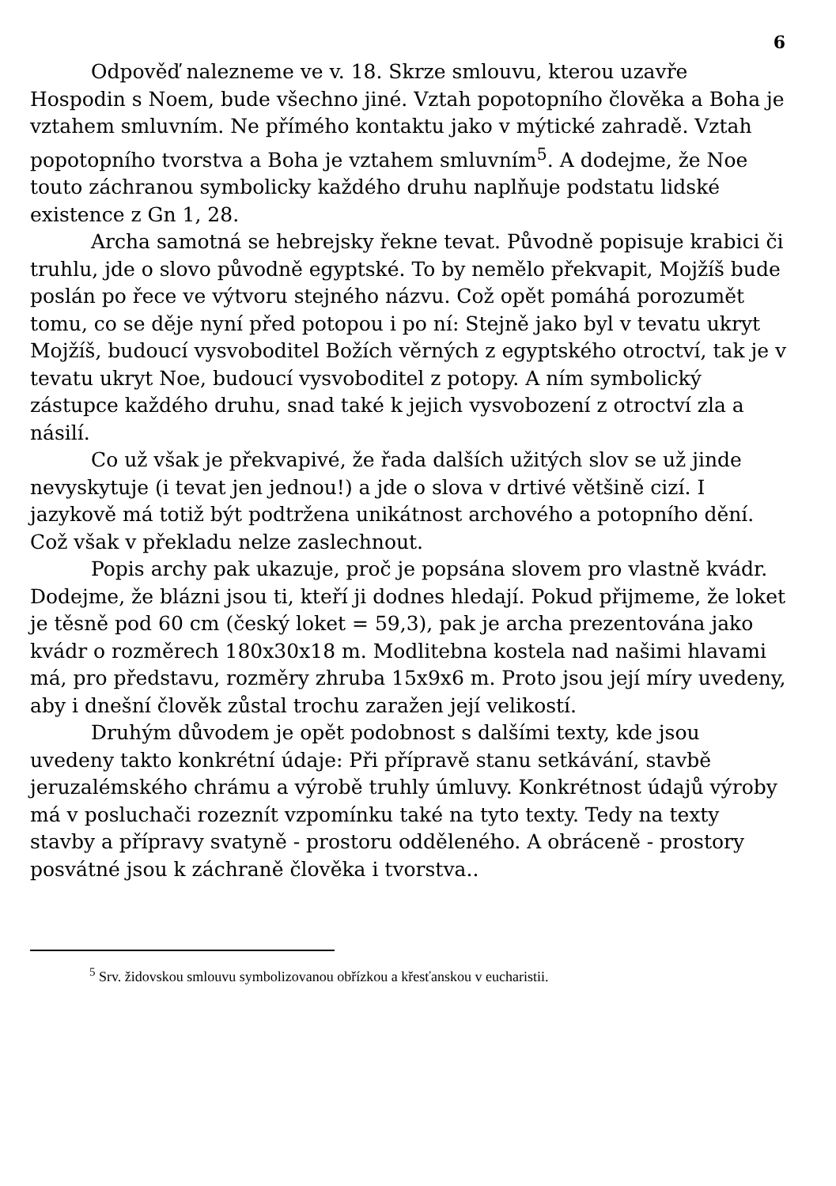6
Odpověď nalezneme ve v. 18. Skrze smlouvu, kterou uzavře Hospodin s Noem, bude všechno jiné. Vztah popotopního člověka a Boha je vztahem smluvním. Ne přímého kontaktu jako v mýtické zahradě. Vztah popotopního tvorstva a Boha je vztahem smluvním<sup>5</sup>. A dodejme, že Noe touto záchranou symbolicky každého druhu naplňuje podstatu lidské existence z Gn 1, 28.
Archa samotná se hebrejsky řekne tevat. Původně popisuje krabici či truhlu, jde o slovo původně egyptské. To by nemělo překvapit, Mojžíš bude poslán po řece ve výtvoru stejného názvu. Což opět pomáhá porozumět tomu, co se děje nyní před potopou i po ní: Stejně jako byl v tevatu ukryt Mojžíš, budoucí vysvoboditel Božích věrných z egyptského otroctví, tak je v tevatu ukryt Noe, budoucí vysvoboditel z potopy. A ním symbolický zástupce každého druhu, snad také k jejich vysvobození z otroctví zla a násilí.
Co už však je překvapivé, že řada dalších užitých slov se už jinde nevyskytuje (i tevat jen jednou!) a jde o slova v drtivé většině cizí. I jazykově má totiž být podtržena unikátnost archového a potopního dění. Což však v překladu nelze zaslechnout.
Popis archy pak ukazuje, proč je popsána slovem pro vlastně kvádr. Dodejme, že blázni jsou ti, kteří ji dodnes hledají. Pokud přijmeme, že loket je těsně pod 60 cm (český loket = 59,3), pak je archa prezentována jako kvádr o rozměrech 180x30x18 m. Modlitebna kostela nad našimi hlavami má, pro představu, rozměry zhruba 15x9x6 m. Proto jsou její míry uvedeny, aby i dnešní člověk zůstal trochu zaražen její velikostí.
Druhým důvodem je opět podobnost s dalšími texty, kde jsou uvedeny takto konkrétní údaje: Při přípravě stanu setkávání, stavbě jeruzalémského chrámu a výrobě truhly úmluvy. Konkrétnost údajů výroby má v posluchači rozeznít vzpomínku také na tyto texty. Tedy na texty stavby a přípravy svatyně - prostoru odděleného. A obráceně - prostory posvátné jsou k záchraně člověka i tvorstva..
<sup>5</sup> Srv. židovskou smlouvu symbolizovanou obřízkou a křesťanskou v eucharistii.